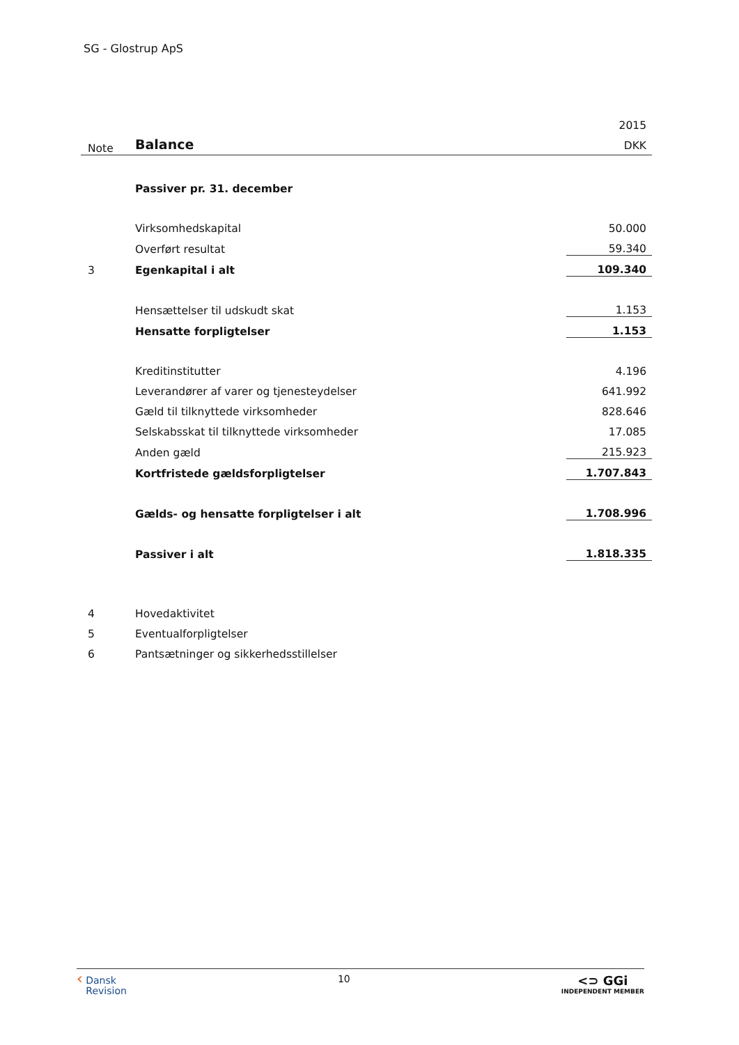SG - Glostrup ApS
| | | 2015 |
| Note | Balance | DKK |
| | Passiver pr. 31. december | |
| | Virksomhedskapital | 50.000 |
| | Overført resultat | 59.340 |
| 3 | Egenkapital i alt | 109.340 |
| | Hensættelser til udskudt skat | 1.153 |
| | Hensatte forpligtelser | 1.153 |
| | Kreditinstitutter | 4.196 |
| | Leverandører af varer og tjenesteydelser | 641.992 |
| | Gæld til tilknyttede virksomheder | 828.646 |
| | Selskabsskat til tilknyttede virksomheder | 17.085 |
| | Anden gæld | 215.923 |
| | Kortfristede gældsforpligtelser | 1.707.843 |
| | Gælds- og hensatte forpligtelser i alt | 1.708.996 |
| | Passiver i alt | 1.818.335 |
| 4 | Hovedaktivitet | |
| 5 | Eventualforpligtelser | |
| 6 | Pantsætninger og sikkerhedsstillelser | |
‹ Dansk
Revision
10
<⊃ GGi
INDEPENDENT MEMBER